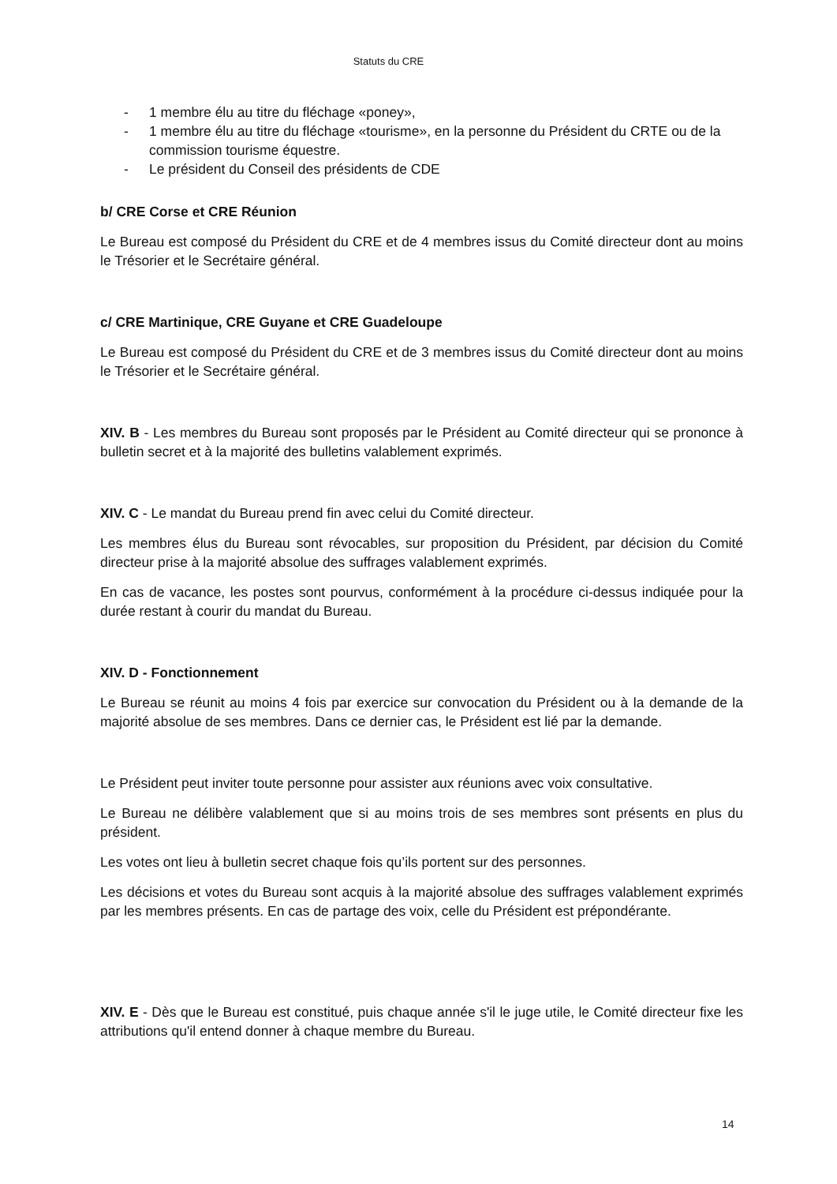Statuts du CRE
- 1 membre élu au titre du fléchage «poney»,
- 1 membre élu au titre du fléchage «tourisme», en la personne du Président du CRTE ou de la commission tourisme équestre.
- Le président du Conseil des présidents de CDE
b/ CRE Corse et CRE Réunion
Le Bureau est composé du Président du CRE et de 4 membres issus du Comité directeur dont au moins le Trésorier et le Secrétaire général.
c/ CRE Martinique, CRE Guyane et CRE Guadeloupe
Le Bureau est composé du Président du CRE et de 3 membres issus du Comité directeur dont au moins le Trésorier et le Secrétaire général.
XIV. B - Les membres du Bureau sont proposés par le Président au Comité directeur qui se prononce à bulletin secret et à la majorité des bulletins valablement exprimés.
XIV. C - Le mandat du Bureau prend fin avec celui du Comité directeur.
Les membres élus du Bureau sont révocables, sur proposition du Président, par décision du Comité directeur prise à la majorité absolue des suffrages valablement exprimés.
En cas de vacance, les postes sont pourvus, conformément à la procédure ci-dessus indiquée pour la durée restant à courir du mandat du Bureau.
XIV. D - Fonctionnement
Le Bureau se réunit au moins 4 fois par exercice sur convocation du Président ou à la demande de la majorité absolue de ses membres. Dans ce dernier cas, le Président est lié par la demande.
Le Président peut inviter toute personne pour assister aux réunions avec voix consultative.
Le Bureau ne délibère valablement que si au moins trois de ses membres sont présents en plus du président.
Les votes ont lieu à bulletin secret chaque fois qu’ils portent sur des personnes.
Les décisions et votes du Bureau sont acquis à la majorité absolue des suffrages valablement exprimés par les membres présents. En cas de partage des voix, celle du Président est prépondérante.
XIV. E - Dès que le Bureau est constitué, puis chaque année s'il le juge utile, le Comité directeur fixe les attributions qu'il entend donner à chaque membre du Bureau.
14